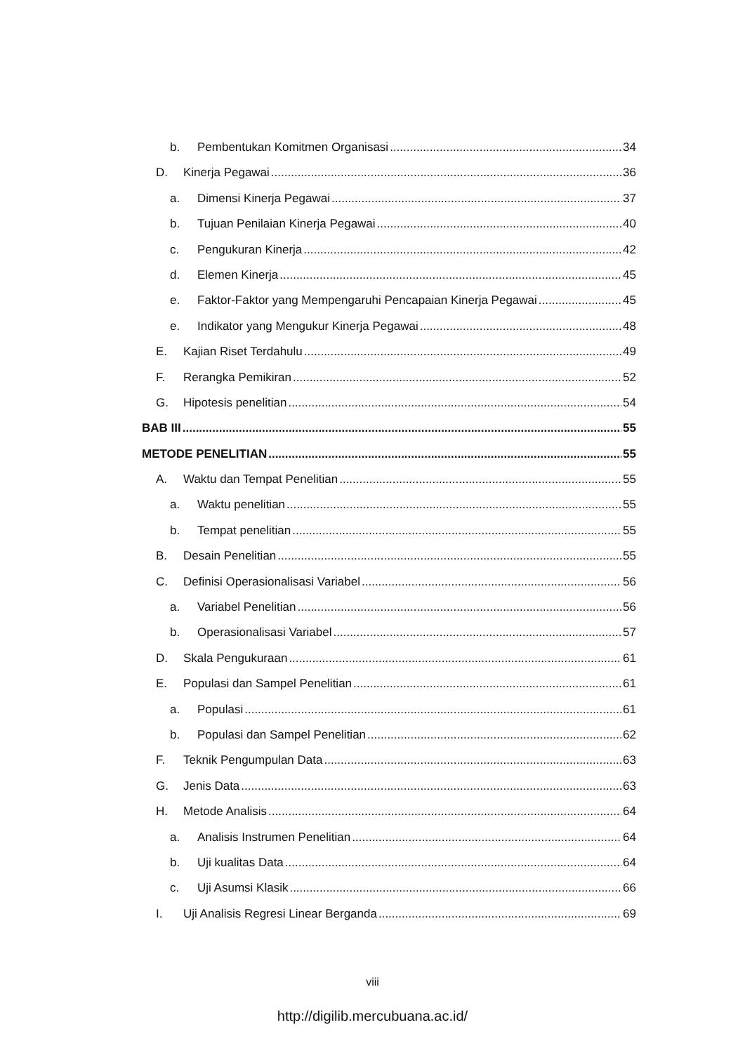b. Pembentukan Komitmen Organisasi 34
D. Kinerja Pegawai 36
a. Dimensi Kinerja Pegawai 37
b. Tujuan Penilaian Kinerja Pegawai 40
c. Pengukuran Kinerja 42
d. Elemen Kinerja 45
e. Faktor-Faktor yang Mempengaruhi Pencapaian Kinerja Pegawai 45
e. Indikator yang Mengukur Kinerja Pegawai 48
E. Kajian Riset Terdahulu 49
F. Rerangka Pemikiran 52
G. Hipotesis penelitian 54
BAB III 55
METODE PENELITIAN 55
A. Waktu dan Tempat Penelitian 55
a. Waktu penelitian 55
b. Tempat penelitian 55
B. Desain Penelitian 55
C. Definisi Operasionalisasi Variabel 56
a. Variabel Penelitian 56
b. Operasionalisasi Variabel 57
D. Skala Pengukuraan 61
E. Populasi dan Sampel Penelitian 61
a. Populasi 61
b. Populasi dan Sampel Penelitian 62
F. Teknik Pengumpulan Data 63
G. Jenis Data 63
H. Metode Analisis 64
a. Analisis Instrumen Penelitian 64
b. Uji kualitas Data 64
c. Uji Asumsi Klasik 66
I. Uji Analisis Regresi Linear Berganda 69
viii
http://digilib.mercubuana.ac.id/